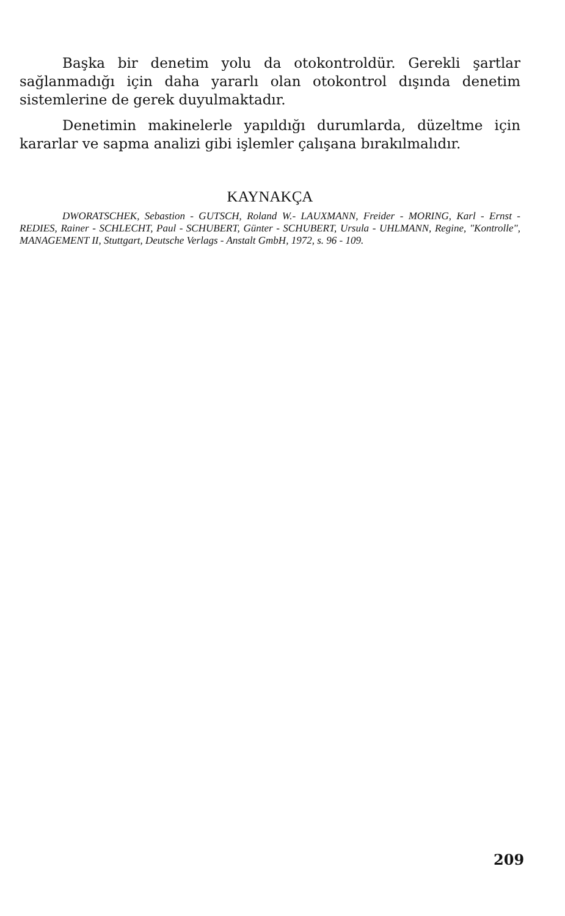Başka bir denetim yolu da otokontroldür. Gerekli şartlar sağlanmadığı için daha yararlı olan otokontrol dışında denetim sistemlerine de gerek duyulmaktadır.
Denetimin makinelerle yapıldığı durumlarda, düzeltme için kararlar ve sapma analizi gibi işlemler çalışana bırakılmalıdır.
KAYNAKÇA
DWORATSCHEK, Sebastion - GUTSCH, Roland W.- LAUXMANN, Freider - MORING, Karl - Ernst - REDIES, Rainer - SCHLECHT, Paul - SCHUBERT, Günter - SCHUBERT, Ursula - UHLMANN, Regine, "Kontrolle", MANAGEMENT II, Stuttgart, Deutsche Verlags - Anstalt GmbH, 1972, s. 96 - 109.
209